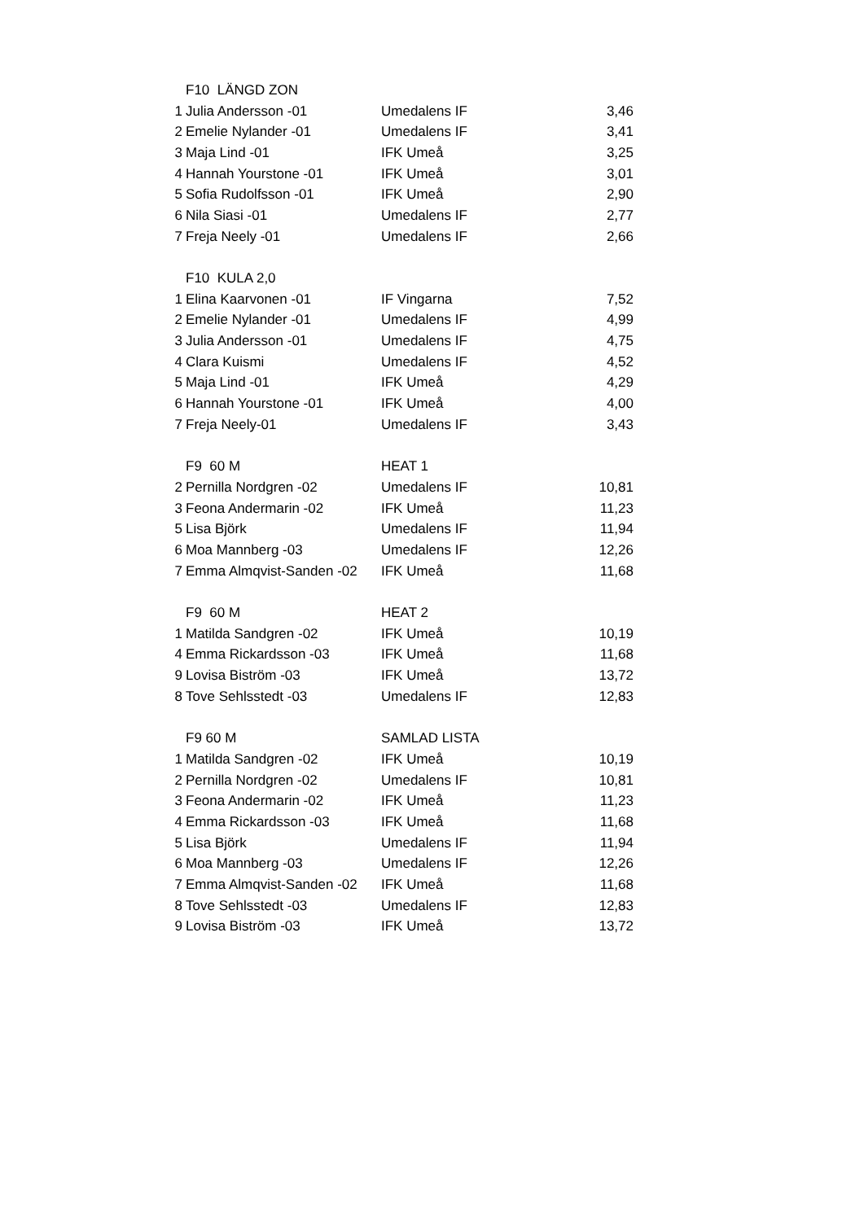| | F10 LÄNGD ZON | | |
| 1 | Julia Andersson -01 | Umedalens IF | 3,46 |
| 2 | Emelie Nylander -01 | Umedalens IF | 3,41 |
| 3 | Maja Lind -01 | IFK Umeå | 3,25 |
| 4 | Hannah Yourstone -01 | IFK Umeå | 3,01 |
| 5 | Sofia Rudolfsson -01 | IFK Umeå | 2,90 |
| 6 | Nila Siasi -01 | Umedalens IF | 2,77 |
| 7 | Freja Neely -01 | Umedalens IF | 2,66 |
| | F10 KULA 2,0 | | |
| 1 | Elina Kaarvonen -01 | IF Vingarna | 7,52 |
| 2 | Emelie Nylander -01 | Umedalens IF | 4,99 |
| 3 | Julia Andersson -01 | Umedalens IF | 4,75 |
| 4 | Clara Kuismi | Umedalens IF | 4,52 |
| 5 | Maja Lind -01 | IFK Umeå | 4,29 |
| 6 | Hannah Yourstone -01 | IFK Umeå | 4,00 |
| 7 | Freja Neely-01 | Umedalens IF | 3,43 |
| | F9 60 M | HEAT 1 | |
| 2 | Pernilla Nordgren -02 | Umedalens IF | 10,81 |
| 3 | Feona Andermarin -02 | IFK Umeå | 11,23 |
| 5 | Lisa Björk | Umedalens IF | 11,94 |
| 6 | Moa Mannberg -03 | Umedalens IF | 12,26 |
| 7 | Emma Almqvist-Sanden -02 | IFK Umeå | 11,68 |
| | F9 60 M | HEAT 2 | |
| 1 | Matilda Sandgren -02 | IFK Umeå | 10,19 |
| 4 | Emma Rickardsson -03 | IFK Umeå | 11,68 |
| 9 | Lovisa Biström -03 | IFK Umeå | 13,72 |
| 8 | Tove Sehlsstedt -03 | Umedalens IF | 12,83 |
| | F9 60 M | SAMLAD LISTA | |
| 1 | Matilda Sandgren -02 | IFK Umeå | 10,19 |
| 2 | Pernilla Nordgren -02 | Umedalens IF | 10,81 |
| 3 | Feona Andermarin -02 | IFK Umeå | 11,23 |
| 4 | Emma Rickardsson -03 | IFK Umeå | 11,68 |
| 5 | Lisa Björk | Umedalens IF | 11,94 |
| 6 | Moa Mannberg -03 | Umedalens IF | 12,26 |
| 7 | Emma Almqvist-Sanden -02 | IFK Umeå | 11,68 |
| 8 | Tove Sehlsstedt -03 | Umedalens IF | 12,83 |
| 9 | Lovisa Biström -03 | IFK Umeå | 13,72 |